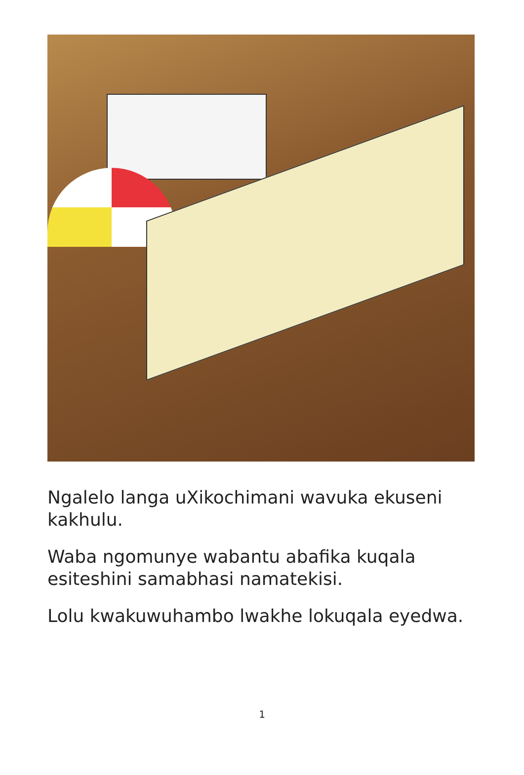Ngalelo langa uXikochimani wavuka ekuseni kakhulu.
Waba ngomunye wabantu abafika kuqala esiteshini samabhasi namatekisi.
Lolu kwakuwuhambo lwakhe lokuqala eyedwa.
1